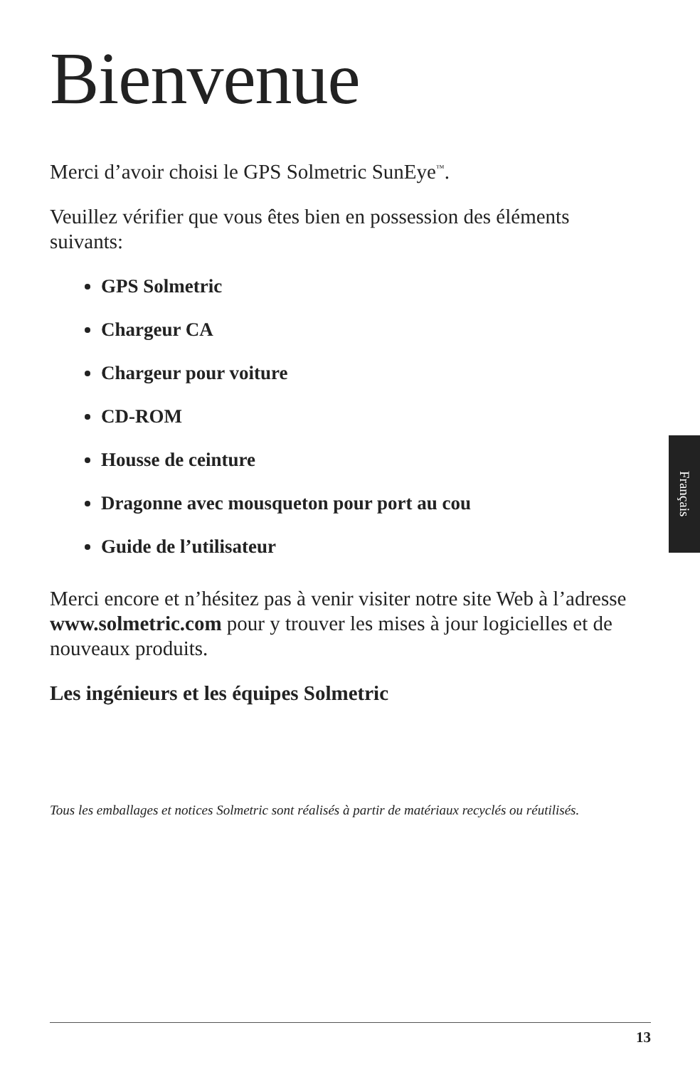Bienvenue
Merci d’avoir choisi le GPS Solmetric SunEye<sup>™</sup>.
Veuillez vérifier que vous êtes bien en possession des éléments suivants:
GPS Solmetric
Chargeur CA
Chargeur pour voiture
CD-ROM
Housse de ceinture
Dragonne avec mousqueton pour port au cou
Guide de l’utilisateur
Merci encore et n’hésitez pas à venir visiter notre site Web à l’adresse www.solmetric.com pour y trouver les mises à jour logicielles et de nouveaux produits.
Les ingénieurs et les équipes Solmetric
Tous les emballages et notices Solmetric sont réalisés à partir de matériaux recyclés ou réutilisés.
Français
13